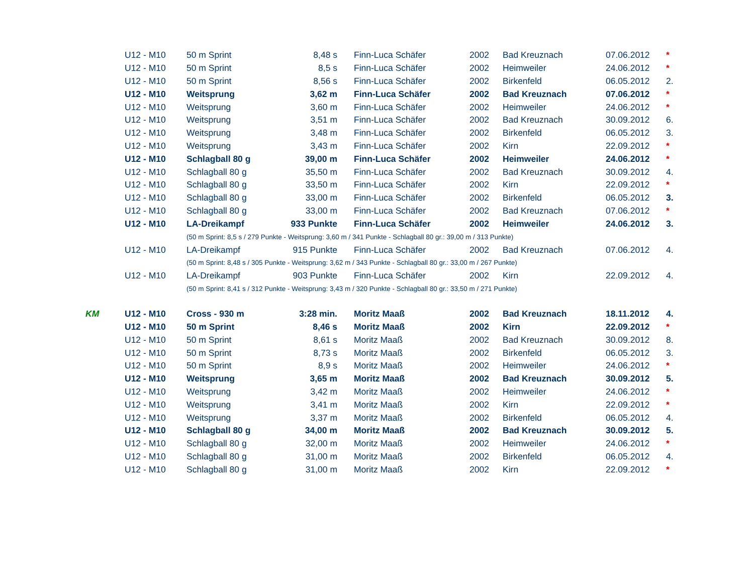| | U12 - M10 | 50 m Sprint | 8,48 s | Finn-Luca Schäfer | 2002 | Bad Kreuznach | 07.06.2012 | * |
| | U12 - M10 | 50 m Sprint | 8,5 s | Finn-Luca Schäfer | 2002 | Heimweiler | 24.06.2012 | * |
| | U12 - M10 | 50 m Sprint | 8,56 s | Finn-Luca Schäfer | 2002 | Birkenfeld | 06.05.2012 | 2. |
| | U12 - M10 | Weitsprung | 3,62 m | Finn-Luca Schäfer | 2002 | Bad Kreuznach | 07.06.2012 | * |
| | U12 - M10 | Weitsprung | 3,60 m | Finn-Luca Schäfer | 2002 | Heimweiler | 24.06.2012 | * |
| | U12 - M10 | Weitsprung | 3,51 m | Finn-Luca Schäfer | 2002 | Bad Kreuznach | 30.09.2012 | 6. |
| | U12 - M10 | Weitsprung | 3,48 m | Finn-Luca Schäfer | 2002 | Birkenfeld | 06.05.2012 | 3. |
| | U12 - M10 | Weitsprung | 3,43 m | Finn-Luca Schäfer | 2002 | Kirn | 22.09.2012 | * |
| | U12 - M10 | Schlagball 80 g | 39,00 m | Finn-Luca Schäfer | 2002 | Heimweiler | 24.06.2012 | * |
| | U12 - M10 | Schlagball 80 g | 35,50 m | Finn-Luca Schäfer | 2002 | Bad Kreuznach | 30.09.2012 | 4. |
| | U12 - M10 | Schlagball 80 g | 33,50 m | Finn-Luca Schäfer | 2002 | Kirn | 22.09.2012 | * |
| | U12 - M10 | Schlagball 80 g | 33,00 m | Finn-Luca Schäfer | 2002 | Birkenfeld | 06.05.2012 | 3. |
| | U12 - M10 | Schlagball 80 g | 33,00 m | Finn-Luca Schäfer | 2002 | Bad Kreuznach | 07.06.2012 | * |
| | U12 - M10 | LA-Dreikampf | 933 Punkte | Finn-Luca Schäfer | 2002 | Heimweiler | 24.06.2012 | 3. |
| | | (50 m Sprint: 8,5 s / 279 Punkte - Weitsprung: 3,60 m / 341 Punkte - Schlagball 80 gr.: 39,00 m / 313 Punkte) | | | | | | |
| | U12 - M10 | LA-Dreikampf | 915 Punkte | Finn-Luca Schäfer | 2002 | Bad Kreuznach | 07.06.2012 | 4. |
| | | (50 m Sprint: 8,48 s / 305 Punkte - Weitsprung: 3,62 m / 343 Punkte - Schlagball 80 gr.: 33,00 m / 267 Punkte) | | | | | | |
| | U12 - M10 | LA-Dreikampf | 903 Punkte | Finn-Luca Schäfer | 2002 | Kirn | 22.09.2012 | 4. |
| | | (50 m Sprint: 8,41 s / 312 Punkte - Weitsprung: 3,43 m / 320 Punkte - Schlagball 80 gr.: 33,50 m / 271 Punkte) | | | | | | |
| KM | U12 - M10 | Cross - 930 m | 3:28 min. | Moritz Maaß | 2002 | Bad Kreuznach | 18.11.2012 | 4. |
| | U12 - M10 | 50 m Sprint | 8,46 s | Moritz Maaß | 2002 | Kirn | 22.09.2012 | * |
| | U12 - M10 | 50 m Sprint | 8,61 s | Moritz Maaß | 2002 | Bad Kreuznach | 30.09.2012 | 8. |
| | U12 - M10 | 50 m Sprint | 8,73 s | Moritz Maaß | 2002 | Birkenfeld | 06.05.2012 | 3. |
| | U12 - M10 | 50 m Sprint | 8,9 s | Moritz Maaß | 2002 | Heimweiler | 24.06.2012 | * |
| | U12 - M10 | Weitsprung | 3,65 m | Moritz Maaß | 2002 | Bad Kreuznach | 30.09.2012 | 5. |
| | U12 - M10 | Weitsprung | 3,42 m | Moritz Maaß | 2002 | Heimweiler | 24.06.2012 | * |
| | U12 - M10 | Weitsprung | 3,41 m | Moritz Maaß | 2002 | Kirn | 22.09.2012 | * |
| | U12 - M10 | Weitsprung | 3,37 m | Moritz Maaß | 2002 | Birkenfeld | 06.05.2012 | 4. |
| | U12 - M10 | Schlagball 80 g | 34,00 m | Moritz Maaß | 2002 | Bad Kreuznach | 30.09.2012 | 5. |
| | U12 - M10 | Schlagball 80 g | 32,00 m | Moritz Maaß | 2002 | Heimweiler | 24.06.2012 | * |
| | U12 - M10 | Schlagball 80 g | 31,00 m | Moritz Maaß | 2002 | Birkenfeld | 06.05.2012 | 4. |
| | U12 - M10 | Schlagball 80 g | 31,00 m | Moritz Maaß | 2002 | Kirn | 22.09.2012 | * |